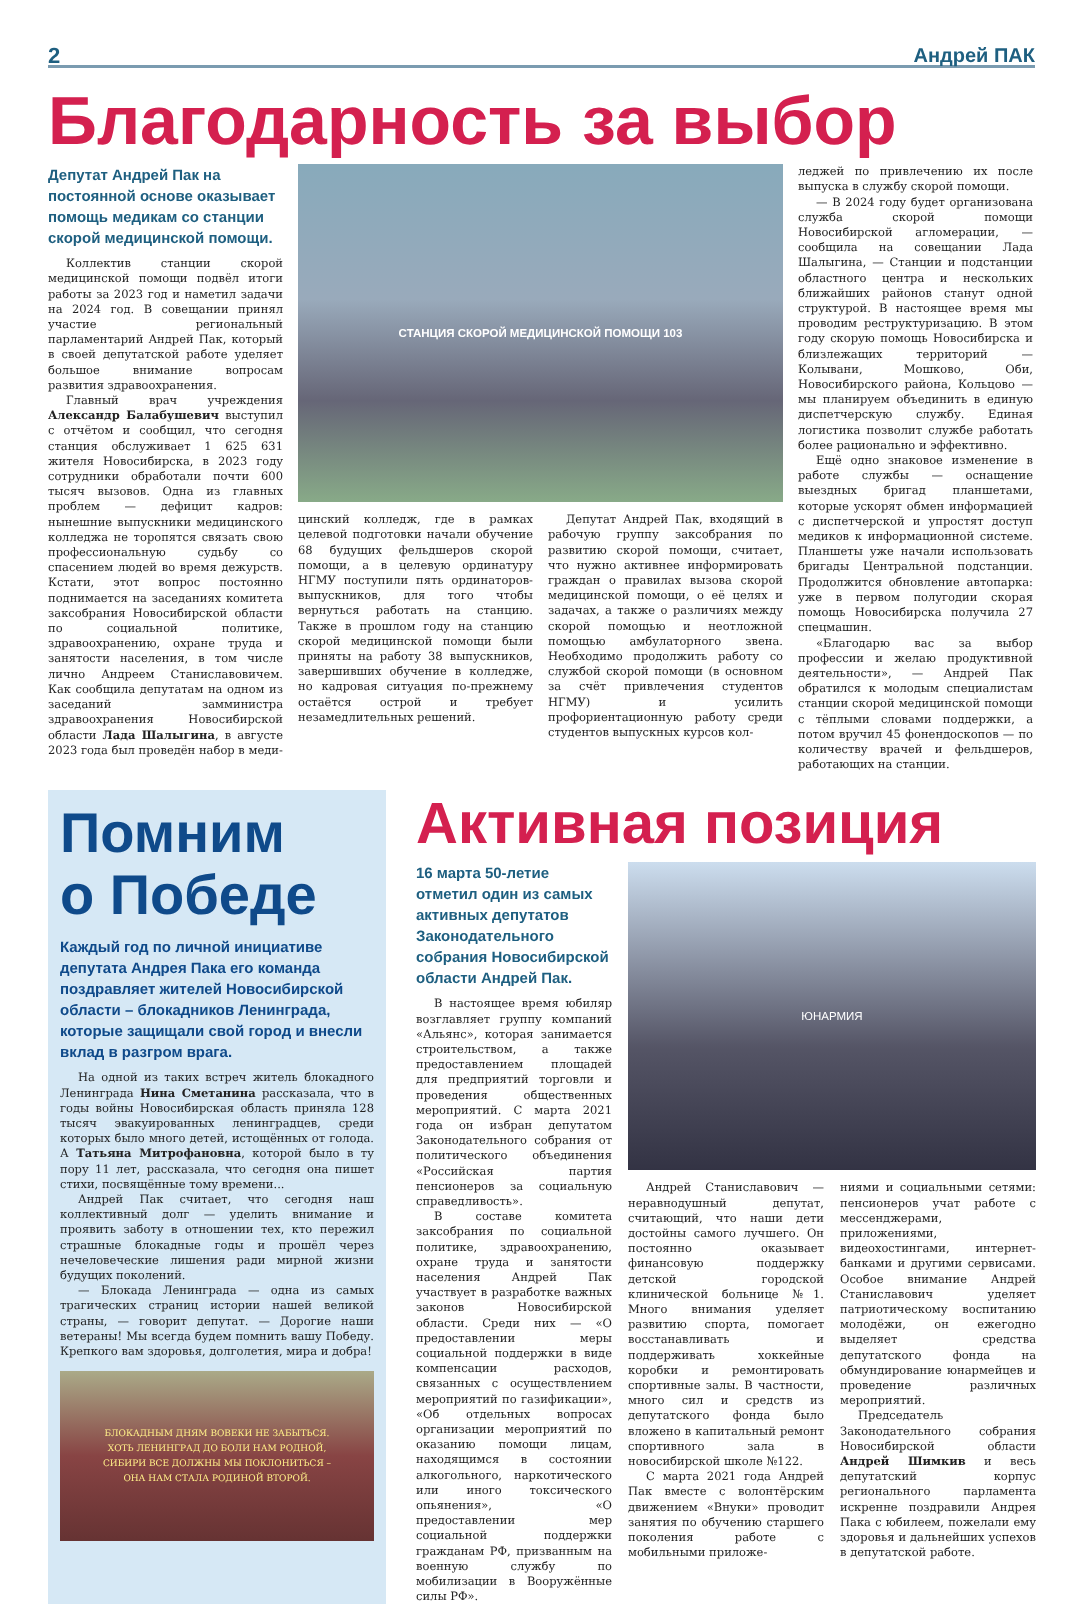2 Андрей ПАК
Благодарность за выбор
Депутат Андрей Пак на постоянной основе оказывает помощь медикам со станции скорой медицинской помощи.
Коллектив станции скорой медицинской помощи подвёл итоги работы за 2023 год и наметил задачи на 2024 год. В совещании принял участие региональный парламентарий Андрей Пак, который в своей депутатской работе уделяет большое внимание вопросам развития здравоохранения.
Главный врач учреждения Александр Балабушевич выступил с отчётом и сообщил, что сегодня станция обслуживает 1 625 631 жителя Новосибирска, в 2023 году сотрудники обработали почти 600 тысяч вызовов. Одна из главных проблем — дефицит кадров: нынешние выпускники медицинского колледжа не торопятся связать свою профессиональную судьбу со спасением людей во время дежурств. Кстати, этот вопрос постоянно поднимается на заседаниях комитета заксобрания Новосибирской области по социальной политике, здравоохранению, охране труда и занятости населения, в том числе лично Андреем Станиславовичем. Как сообщила депутатам на одном из заседаний замминистра здравоохранения Новосибирской области Лада Шалыгина, в августе 2023 года был проведён набор в меди-
СТАНЦИЯ СКОРОЙ МЕДИЦИНСКОЙ ПОМОЩИ 103
цинский колледж, где в рамках целевой подготовки начали обучение 68 будущих фельдшеров скорой помощи, а в целевую ординатуру НГМУ поступили пять ординаторов-выпускников, для того чтобы вернуться работать на станцию. Также в прошлом году на станцию скорой медицинской помощи были приняты на работу 38 выпускников, завершивших обучение в колледже, но кадровая ситуация по-прежнему остаётся острой и требует незамедлительных решений.
Депутат Андрей Пак, входящий в рабочую группу заксобрания по развитию скорой помощи, считает, что нужно активнее информировать граждан о правилах вызова скорой медицинской помощи, о её целях и задачах, а также о различиях между скорой помощью и неотложной помощью амбулаторного звена. Необходимо продолжить работу со службой скорой помощи (в основном за счёт привлечения студентов НГМУ) и усилить профориентационную работу среди студентов выпускных курсов кол-
леджей по привлечению их после выпуска в службу скорой помощи.
— В 2024 году будет организована служба скорой помощи Новосибирской агломерации, — сообщила на совещании Лада Шалыгина, — Станции и подстанции областного центра и нескольких ближайших районов станут одной структурой. В настоящее время мы проводим реструктуризацию. В этом году скорую помощь Новосибирска и близлежащих территорий — Колывани, Мошково, Оби, Новосибирского района, Кольцово — мы планируем объединить в единую диспетчерскую службу. Единая логистика позволит службе работать более рационально и эффективно.
Ещё одно знаковое изменение в работе службы — оснащение выездных бригад планшетами, которые ускорят обмен информацией с диспетчерской и упростят доступ медиков к информационной системе. Планшеты уже начали использовать бригады Центральной подстанции. Продолжится обновление автопарка: уже в первом полугодии скорая помощь Новосибирска получила 27 спецмашин.
«Благодарю вас за выбор профессии и желаю продуктивной деятельности», — Андрей Пак обратился к молодым специалистам станции скорой медицинской помощи с тёплыми словами поддержки, а потом вручил 45 фонендоскопов — по количеству врачей и фельдшеров, работающих на станции.
Помним
о Победе
Каждый год по личной инициативе депутата Андрея Пака его команда поздравляет жителей Новосибирской области – блокадников Ленинграда, которые защищали свой город и внесли вклад в разгром врага.
На одной из таких встреч житель блокадного Ленинграда Нина Сметанина рассказала, что в годы войны Новосибирская область приняла 128 тысяч эвакуированных ленинградцев, среди которых было много детей, истощённых от голода. А Татьяна Митрофановна, которой было в ту пору 11 лет, рассказала, что сегодня она пишет стихи, посвящённые тому времени...
Андрей Пак считает, что сегодня наш коллективный долг — уделить внимание и проявить заботу в отношении тех, кто пережил страшные блокадные годы и прошёл через нечеловеческие лишения ради мирной жизни будущих поколений.
— Блокада Ленинграда — одна из самых трагических страниц истории нашей великой страны, — говорит депутат. — Дорогие наши ветераны! Мы всегда будем помнить вашу Победу. Крепкого вам здоровья, долголетия, мира и добра!
БЛОКАДНЫМ ДНЯМ ВОВЕКИ НЕ ЗАБЫТЬСЯ.
ХОТЬ ЛЕНИНГРАД ДО БОЛИ НАМ РОДНОЙ,
СИБИРИ ВСЕ ДОЛЖНЫ МЫ ПОКЛОНИТЬСЯ –
ОНА НАМ СТАЛА РОДИНОЙ ВТОРОЙ.
Активная позиция
16 марта 50-летие отметил один из самых активных депутатов Законодательного собрания Новосибирской области Андрей Пак.
В настоящее время юбиляр возглавляет группу компаний «Альянс», которая занимается строительством, а также предоставлением площадей для предприятий торговли и проведения общественных мероприятий. С марта 2021 года он избран депутатом Законодательного собрания от политического объединения «Российская партия пенсионеров за социальную справедливость».
В составе комитета заксобрания по социальной политике, здравоохранению, охране труда и занятости населения Андрей Пак участвует в разработке важных законов Новосибирской области. Среди них — «О предоставлении меры социальной поддержки в виде компенсации расходов, связанных с осуществлением мероприятий по газификации», «Об отдельных вопросах организации мероприятий по оказанию помощи лицам, находящимся в состоянии алкогольного, наркотического или иного токсического опьянения», «О предоставлении мер социальной поддержки гражданам РФ, призванным на военную службу по мобилизации в Вооружённые силы РФ».
ЮНАРМИЯ
Андрей Станиславович — неравнодушный депутат, считающий, что наши дети достойны самого лучшего. Он постоянно оказывает финансовую поддержку детской городской клинической больнице №1. Много внимания уделяет развитию спорта, помогает восстанавливать и поддерживать хоккейные коробки и ремонтировать спортивные залы. В частности, много сил и средств из депутатского фонда было вложено в капитальный ремонт спортивного зала в новосибирской школе №122.
С марта 2021 года Андрей Пак вместе с волонтёрским движением «Внуки» проводит занятия по обучению старшего поколения работе с мобильными приложе-
ниями и социальными сетями: пенсионеров учат работе с мессенджерами, приложениями, видеохостингами, интернет-банками и другими сервисами. Особое внимание Андрей Станиславович уделяет патриотическому воспитанию молодёжи, он ежегодно выделяет средства депутатского фонда на обмундирование юнармейцев и проведение различных мероприятий.
Председатель Законодательного собрания Новосибирской области Андрей Шимкив и весь депутатский корпус регионального парламента искренне поздравили Андрея Пака с юбилеем, пожелали ему здоровья и дальнейших успехов в депутатской работе.